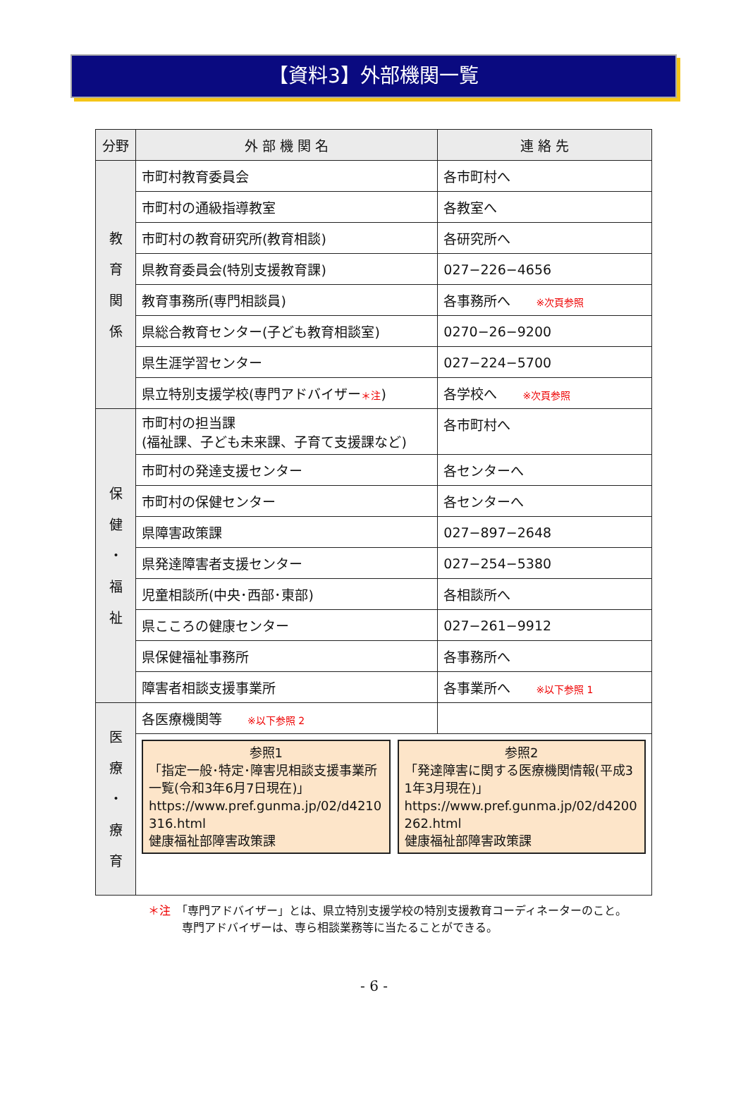【資料3】外部機関一覧
| 分野 | 外 部 機 関 名 | 連 絡 先 |
| --- | --- | --- |
| 教 育 関 係 | 市町村教育委員会 | 各市町村へ |
| | 市町村の通級指導教室 | 各教室へ |
| | 市町村の教育研究所(教育相談) | 各研究所へ |
| | 県教育委員会(特別支援教育課) | 027−226−4656 |
| | 教育事務所(専門相談員) | 各事務所へ ※次頁参照 |
| | 県総合教育センター(子ども教育相談室) | 0270−26−9200 |
| | 県生涯学習センター | 027−224−5700 |
| | 県立特別支援学校(専門アドバイザー ＊注 ) | 各学校へ ※次頁参照 |
| 保 健 ・ 福 祉 | 市町村の担当課 (福祉課、子ども未来課、子育て支援課など) | 各市町村へ |
| | 市町村の発達支援センター | 各センターへ |
| | 市町村の保健センター | 各センターへ |
| | 県障害政策課 | 027−897−2648 |
| | 県発達障害者支援センター | 027−254−5380 |
| | 児童相談所(中央･西部･東部) | 各相談所へ |
| | 県こころの健康センター | 027−261−9912 |
| | 県保健福祉事務所 | 各事務所へ |
| | 障害者相談支援事業所 | 各事業所へ ※以下参照 1 |
| 医 療 ・ 療 育 | 各医療機関等 ※以下参照 2 | |
| | 参照1 「指定一般･特定･障害児相談支援事業所一覧(令和3年6月7日現在)」 https://www.pref.gunma.jp/02/d4210316.html 健康福祉部障害政策課 参照2 「発達障害に関する医療機関情報(平成31年3月現在)」 https://www.pref.gunma.jp/02/d4200262.html 健康福祉部障害政策課 | |
＊注　「専門アドバイザー」とは、県立特別支援学校の特別支援教育コーディネーターのこと。
　　　専門アドバイザーは、専ら相談業務等に当たることができる。
- 6 -